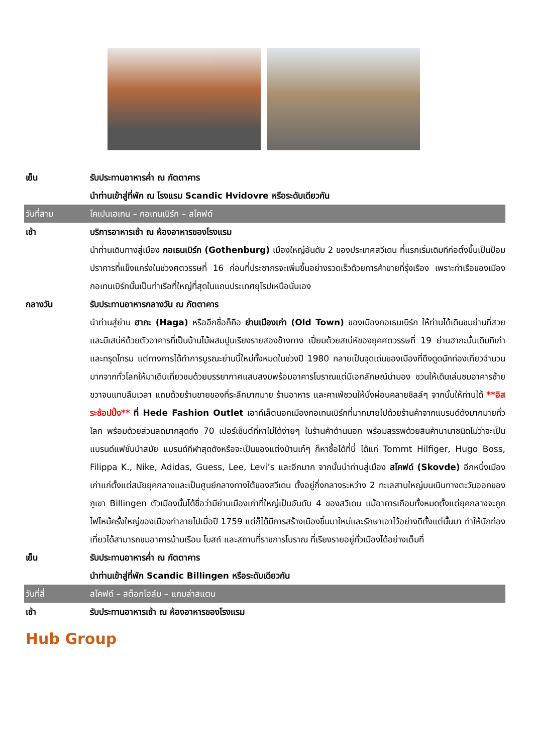เย็น รับประทานอาหารค่ำ ณ ภัตตาคาร
นำท่านเข้าสู่ที่พัก ณ โรงแรม Scandic Hvidovre หรือระดับเดียวกัน
วันที่สาม โคเปนเฮเกน – กอเทนเบิร์ก – สโคฟด์
เช้า บริการอาหารเช้า ณ ห้องอาหารของโรงแรม
นำท่านเดินทางสู่เมือง กอเธนเบิร์ก (Gothenburg) เมืองใหญ่อันดับ 2 ของประเทศสวีเดน ที่แรกเริ่มเดิมทีก่อตั้งขึ้นเป็นป้อมปราการที่แข็งแกร่งในช่วงศตวรรษที่ 16 ก่อนที่ประชากรจะเพิ่มขึ้นอย่างรวดเร็วด้วยการค้าขายที่รุ่งเรือง เพราะท่าเรือของเมืองกอเทนเบิร์กนั้นเป็นท่าเรือที่ใหญ่ที่สุดในแถบประเทศยุโรปเหนือนั่นเอง
กลางวัน รับประทานอาหารกลางวัน ณ ภัตตาคาร
นำท่านสู่ย่าน ฮากะ (Haga) หรืออีกชื่อก็คือ ย่านเมืองเก่า (Old Town) ของเมืองกอเธนเบิร์ก ให้ท่านได้เดินชมย่านที่สวยและมีเสน่ห์ด้วยตัวอาคารที่เป็นบ้านไม้ผสมปูนเรียงรายสองข้างทาง เปี่ยมด้วยสเน่ห์ของยุคศตวรรษที่ 19 ย่านฮากะนั้นเดิมทีเก่าและทรุดโทรม แต่ทางการได้ทำการบูรณะย่านนี้ใหม่ทั้งหมดในช่วงปี 1980 กลายเป็นจุดเด่นของเมืองที่ดึงดูดนักท่องเที่ยวจำนวนมากจากทั่วโลกให้มาเดินเที่ยวชมด้วยบรรยากาศแสนสงบพร้อมอาคารโบราณแต่มีเอกลักษณ์น่ามอง ชวนให้เดินเล่นชมอาคารซ้ายขวาจนแทบลืมเวลา แถมด้วยร้านขายของที่ระลึกมากมาย ร้านอาหาร และคาเฟ่ชวนให้นั่งผ่อนคลายชิลล์ๆ จากนั้นให้ท่านได้ **อิสระช้อปปิ้ง** ที่ Hede Fashion Outlet เอาท์เล็ตนอกเมืองกอเทนเบิร์กที่มากมายไปด้วยร้านค้าจากแบรนด์ดังมากมายทั่วโลก พร้อมด้วยส่วนลดมากสุดถึง 70 เปอร์เซ็นต์ที่หาไม่ได้ง่ายๆ ในร้านค้าด้านนอก พร้อมสรรพด้วยสินค้านานาชนิดไม่ว่าจะเป็นแบรนด์แฟชั่นนำสมัย แบรนด์กีฬาสุดดังหรือจะเป็นของแต่งบ้านเก๋ๆ ก็หาซื้อได้ที่นี่ ได้แก่ Tommt Hilfiger, Hugo Boss, Filippa K., Nike, Adidas, Guess, Lee, Levi’s และอีกมาก จากนั้นนำท่านสู่เมือง สโคฟด์ (Skovde) อีกหนึ่งเมืองเก่าแก่ตั้งแต่สมัยยุคกลางและเป็นศูนย์กลางทางใต้ของสวีเดน ตั้งอยู่กึ่งกลางระหว่าง 2 ทะเลสาบใหญ่บนเนินทางตะวันออกของภูเขา Billingen ตัวเมืองนั้นได้ชื่อว่ามีย่านเมืองเก่าที่ใหญ่เป็นอันดับ 4 ของสวีเดน แม้อาคารเกือบทั้งหมดตั้งแต่ยุคกลางจะถูกไฟไหม้ครั้งใหญ่ของเมืองทำลายไปเมื่อปี 1759 แต่ก็ได้มีการสร้างเมืองขึ้นมาใหม่และรักษาเอาไว้อย่างดีตั้งแต่นั้นมา ทำให้นักท่องเที่ยวได้สามารถชมอาคารบ้านเรือน โบสถ์ และสถานที่ราชการโบราณ ที่เรียงรายอยู่ทั่วเมืองได้อย่างเต็มที่
เย็น รับประทานอาหารค่ำ ณ ภัตตาคาร
นำท่านเข้าสู่ที่พัก Scandic Billingen หรือระดับเดียวกัน
วันที่สี่ สโคฟด์ – สต็อกโฮล์ม – แกมล่าสแตน
เช้า รับประทานอาหารเช้า ณ ห้องอาหารของโรงแรม
Hub Group